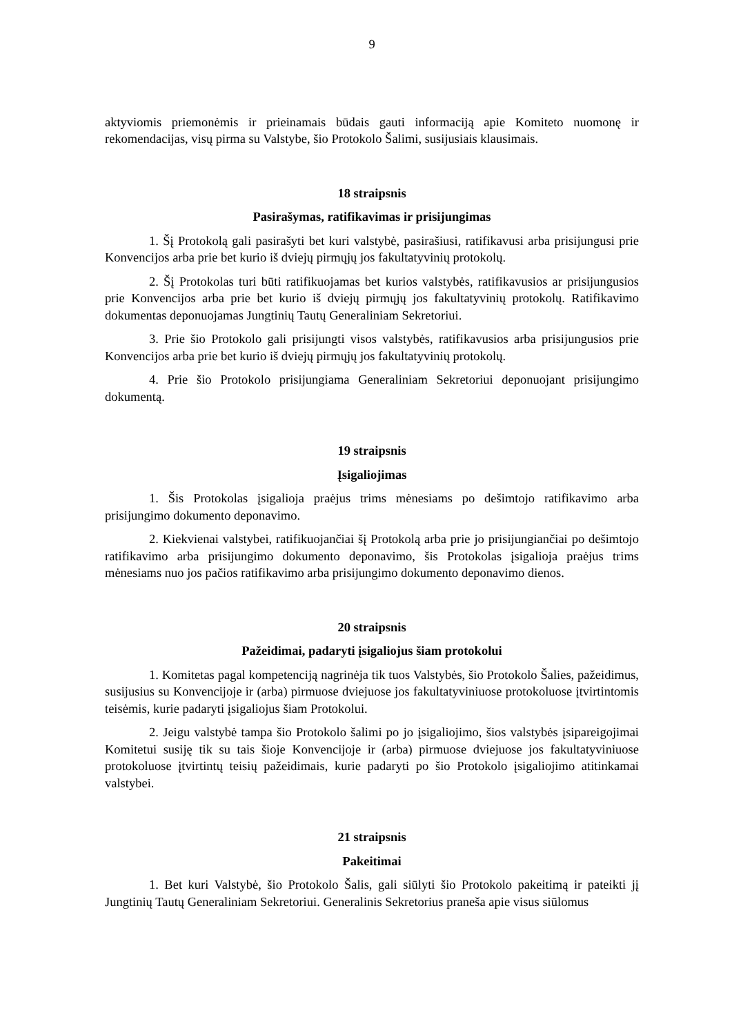9
aktyviomis priemonėmis ir prieinamais būdais gauti informaciją apie Komiteto nuomonę ir rekomendacijas, visų pirma su Valstybe, šio Protokolo Šalimi, susijusiais klausimais.
18 straipsnis
Pasirašymas, ratifikavimas ir prisijungimas
1. Šį Protokolą gali pasirašyti bet kuri valstybė, pasirašiusi, ratifikavusi arba prisijungusi prie Konvencijos arba prie bet kurio iš dviejų pirmųjų jos fakultatyvinių protokolų.
2. Šį Protokolas turi būti ratifikuojamas bet kurios valstybės, ratifikavusios ar prisijungusios prie Konvencijos arba prie bet kurio iš dviejų pirmųjų jos fakultatyvinių protokolų. Ratifikavimo dokumentas deponuojamas Jungtinių Tautų Generaliniam Sekretoriui.
3. Prie šio Protokolo gali prisijungti visos valstybės, ratifikavusios arba prisijungusios prie Konvencijos arba prie bet kurio iš dviejų pirmųjų jos fakultatyvinių protokolų.
4. Prie šio Protokolo prisijungiama Generaliniam Sekretoriui deponuojant prisijungimo dokumentą.
19 straipsnis
Įsigaliojimas
1. Šis Protokolas įsigalioja praėjus trims mėnesiams po dešimtojo ratifikavimo arba prisijungimo dokumento deponavimo.
2. Kiekvienai valstybei, ratifikuojančiai šį Protokolą arba prie jo prisijungiančiai po dešimtojo ratifikavimo arba prisijungimo dokumento deponavimo, šis Protokolas įsigalioja praėjus trims mėnesiams nuo jos pačios ratifikavimo arba prisijungimo dokumento deponavimo dienos.
20 straipsnis
Pažeidimai, padaryti įsigaliojus šiam protokolui
1. Komitetas pagal kompetenciją nagrinėja tik tuos Valstybės, šio Protokolo Šalies, pažeidimus, susijusius su Konvencijoje ir (arba) pirmuose dviejuose jos fakultatyviniuose protokoluose įtvirtintomis teisėmis, kurie padaryti įsigaliojus šiam Protokolui.
2. Jeigu valstybė tampa šio Protokolo šalimi po jo įsigaliojimo, šios valstybės įsipareigojimai Komitetui susiję tik su tais šioje Konvencijoje ir (arba) pirmuose dviejuose jos fakultatyviniuose protokoluose įtvirtintų teisių pažeidimais, kurie padaryti po šio Protokolo įsigaliojimo atitinkamai valstybei.
21 straipsnis
Pakeitimai
1. Bet kuri Valstybė, šio Protokolo Šalis, gali siūlyti šio Protokolo pakeitimą ir pateikti jį Jungtinių Tautų Generaliniam Sekretoriui. Generalinis Sekretorius praneša apie visus siūlomus